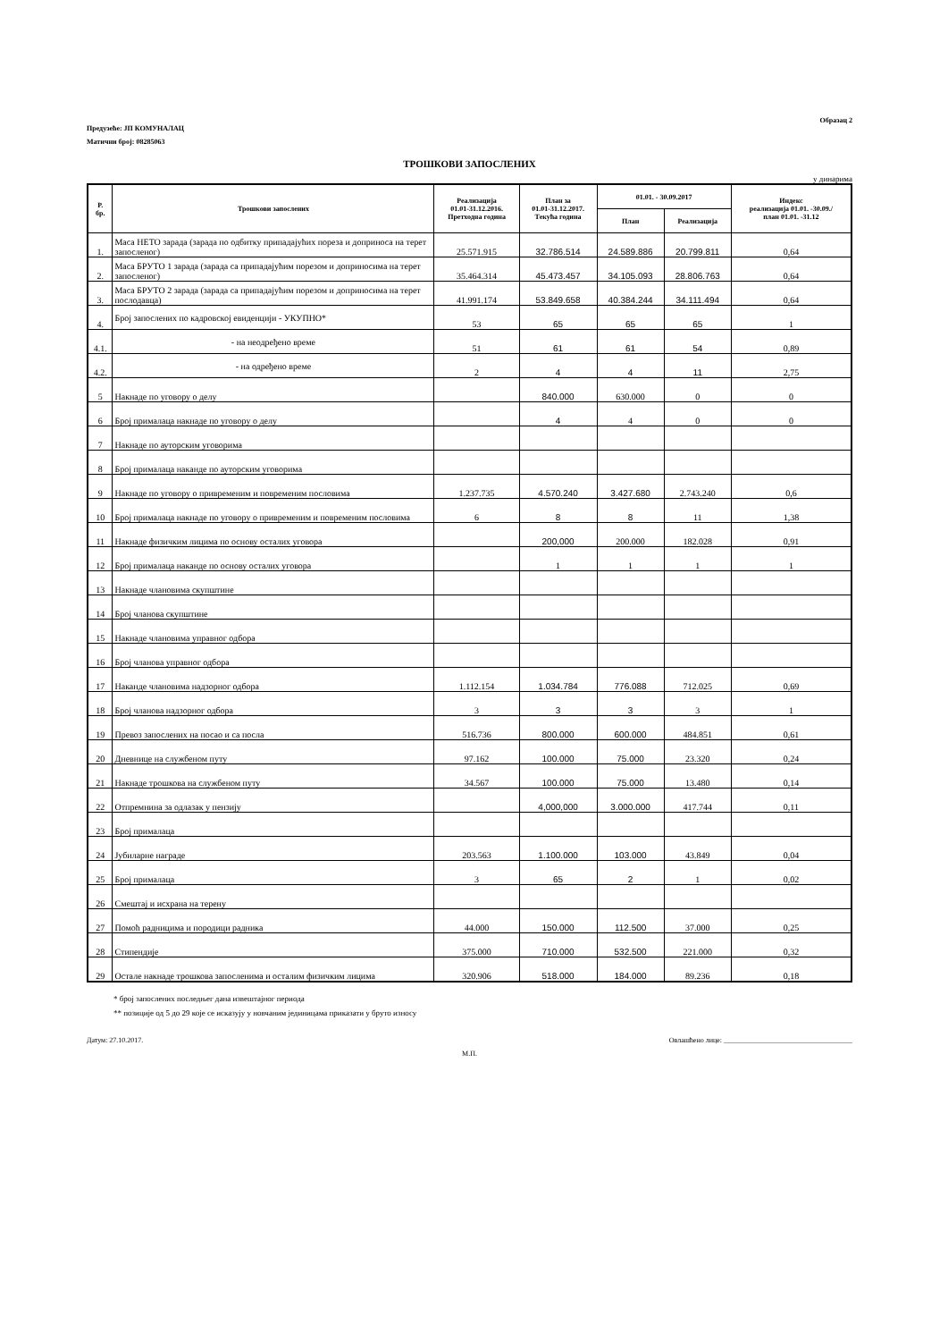Образац 2
Предузеће: ЈП КОМУНАЛАЦ
Матични број: 08285063
ТРОШКОВИ ЗАПОСЛЕНИХ
у динарима
| Р. бр. | Трошкови запослених | Реализација 01.01-31.12.2016. Претходна година | План за 01.01-31.12.2017. Текућа година | 01.01. - 30.09.2017 | | Индекс реализација 01.01. -30.09./ план 01.01. -31.12 |
| --- | --- | --- | --- | --- | --- | --- |
| | | | | План | Реализација | |
| 1. | Маса НЕТО зарада (зарада по одбитку припадајућих пореза и доприноса на терет запосленог) | 25.571.915 | 32.786.514 | 24.589.886 | 20.799.811 | 0,64 |
| 2. | Маса БРУТО 1 зарада (зарада са припадајућим порезом и доприносима на терет запосленог) | 35.464.314 | 45.473.457 | 34.105.093 | 28.806.763 | 0,64 |
| 3. | Маса БРУТО 2 зарада (зарада са припадајућим порезом и доприносима на терет послодавца) | 41.991.174 | 53.849.658 | 40.384.244 | 34.111.494 | 0,64 |
| 4. | Број запослених по кадровској евиденцији - УКУПНО* | 53 | 65 | 65 | 65 | 1 |
| 4.1. | - на неодређено време | 51 | 61 | 61 | 54 | 0,89 |
| 4.2. | - на одређено време | 2 | 4 | 4 | 11 | 2,75 |
| 5 | Накнаде по уговору о делу | | 840.000 | 630.000 | 0 | 0 |
| 6 | Број прималаца накнаде по уговору о делу | | 4 | 4 | 0 | 0 |
| 7 | Накнаде по ауторским уговорима | | | | | |
| 8 | Број прималаца наканде по ауторским уговорима | | | | | |
| 9 | Накнаде по уговору о привременим и повременим пословима | 1.237.735 | 4.570.240 | 3.427.680 | 2.743.240 | 0,6 |
| 10 | Број прималаца накнаде по уговору о привременим и повременим пословима | 6 | 8 | 8 | 11 | 1,38 |
| 11 | Накнаде физичким лицима по основу осталих уговора | | 200,000 | 200.000 | 182.028 | 0,91 |
| 12 | Број прималаца наканде по основу осталих уговора | | 1 | 1 | 1 | 1 |
| 13 | Накнаде члановима скупштине | | | | | |
| 14 | Број чланова скупштине | | | | | |
| 15 | Накнаде члановима управног одбора | | | | | |
| 16 | Број чланова управног одбора | | | | | |
| 17 | Наканде члановима надзорног одбора | 1.112.154 | 1.034.784 | 776.088 | 712.025 | 0,69 |
| 18 | Број чланова надзорног одбора | 3 | 3 | 3 | 3 | 1 |
| 19 | Превоз запослених на посао и са посла | 516.736 | 800.000 | 600.000 | 484.851 | 0,61 |
| 20 | Дневнице на службеном путу | 97.162 | 100.000 | 75.000 | 23.320 | 0,24 |
| 21 | Накнаде трошкова на службеном путу | 34.567 | 100.000 | 75.000 | 13.480 | 0,14 |
| 22 | Отпремнина за одлазак у пензију | | 4,000,000 | 3.000.000 | 417.744 | 0,11 |
| 23 | Број прималаца | | | | | |
| 24 | Јубиларне награде | 203.563 | 1.100.000 | 103.000 | 43.849 | 0,04 |
| 25 | Број прималаца | 3 | 65 | 2 | 1 | 0,02 |
| 26 | Смештај и исхрана на терену | | | | | |
| 27 | Помоћ радницима и породици радника | 44.000 | 150.000 | 112.500 | 37.000 | 0,25 |
| 28 | Стипендије | 375.000 | 710.000 | 532.500 | 221.000 | 0,32 |
| 29 | Остале накнаде трошкова запосленима и осталим физичким лицима | 320.906 | 518.000 | 184.000 | 89.236 | 0,18 |
* број запослених последњег дана извештајног периода
** позиције од 5 до 29 које се исказују у новчаним јединицама приказати у бруто износу
Датум: 27.10.2017. Овлашћено лице: ____________________________________
М.П.